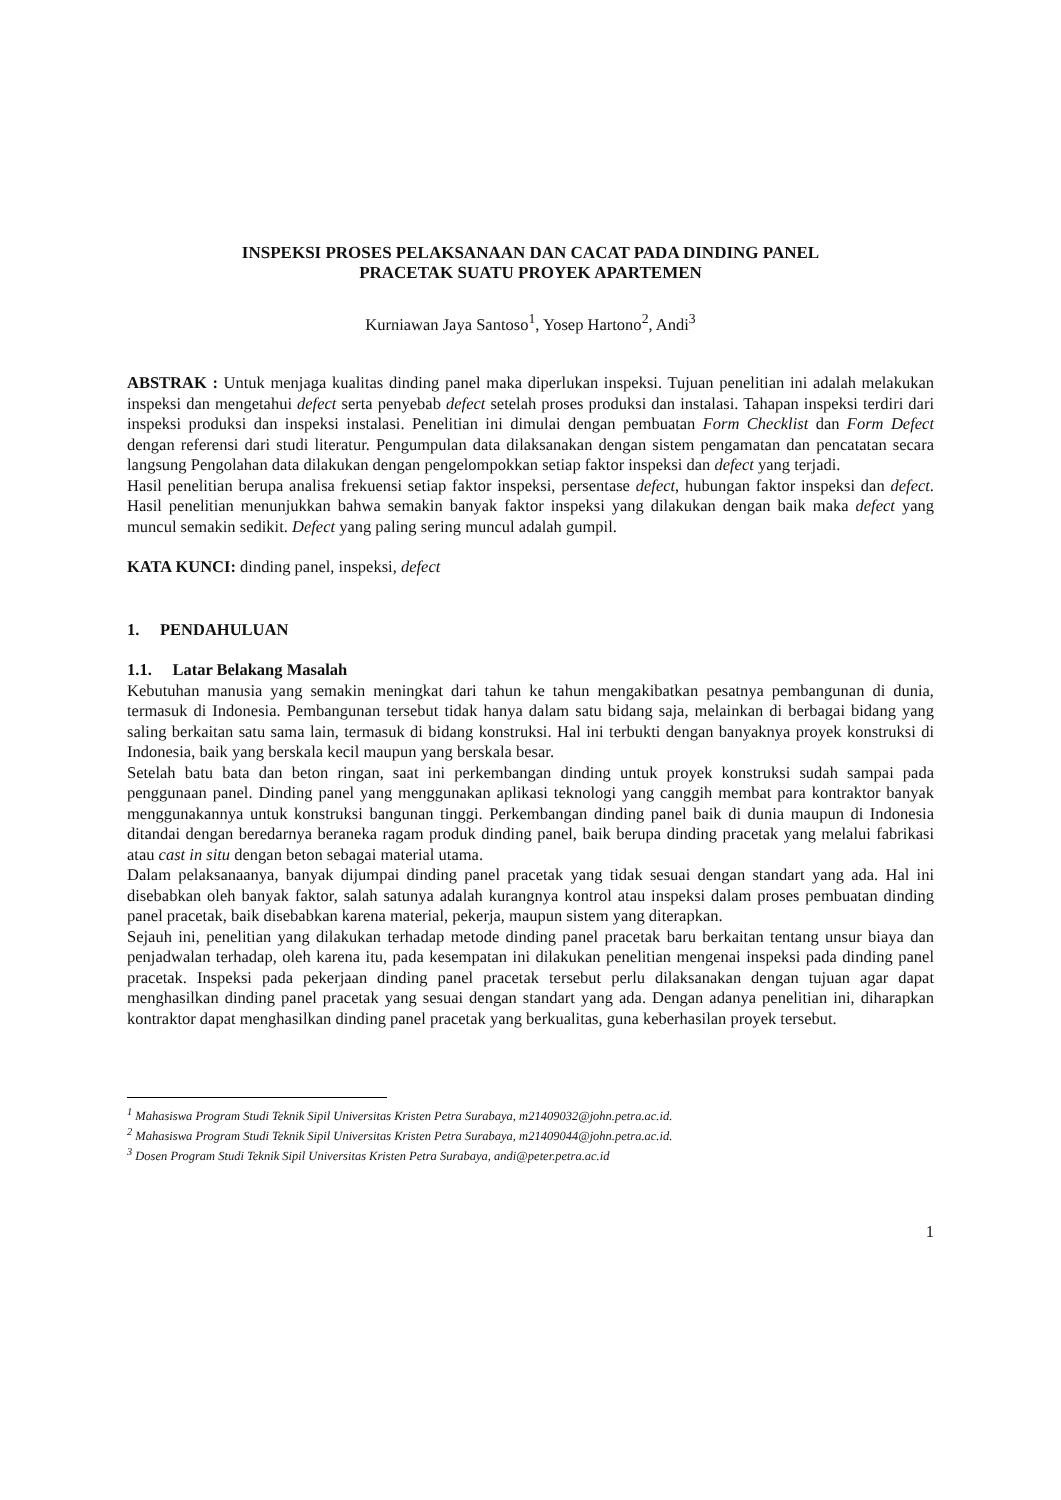INSPEKSI PROSES PELAKSANAAN DAN CACAT PADA DINDING PANEL
PRACETAK SUATU PROYEK APARTEMEN
Kurniawan Jaya Santoso<sup>1</sup>, Yosep Hartono<sup>2</sup>, Andi<sup>3</sup>
ABSTRAK : Untuk menjaga kualitas dinding panel maka diperlukan inspeksi. Tujuan penelitian ini adalah melakukan inspeksi dan mengetahui defect serta penyebab defect setelah proses produksi dan instalasi. Tahapan inspeksi terdiri dari inspeksi produksi dan inspeksi instalasi. Penelitian ini dimulai dengan pembuatan Form Checklist dan Form Defect dengan referensi dari studi literatur. Pengumpulan data dilaksanakan dengan sistem pengamatan dan pencatatan secara langsung Pengolahan data dilakukan dengan pengelompokkan setiap faktor inspeksi dan defect yang terjadi.
Hasil penelitian berupa analisa frekuensi setiap faktor inspeksi, persentase defect, hubungan faktor inspeksi dan defect. Hasil penelitian menunjukkan bahwa semakin banyak faktor inspeksi yang dilakukan dengan baik maka defect yang muncul semakin sedikit. Defect yang paling sering muncul adalah gumpil.
KATA KUNCI: dinding panel, inspeksi, defect
1. PENDAHULUAN
1.1. Latar Belakang Masalah
Kebutuhan manusia yang semakin meningkat dari tahun ke tahun mengakibatkan pesatnya pembangunan di dunia, termasuk di Indonesia. Pembangunan tersebut tidak hanya dalam satu bidang saja, melainkan di berbagai bidang yang saling berkaitan satu sama lain, termasuk di bidang konstruksi. Hal ini terbukti dengan banyaknya proyek konstruksi di Indonesia, baik yang berskala kecil maupun yang berskala besar.
Setelah batu bata dan beton ringan, saat ini perkembangan dinding untuk proyek konstruksi sudah sampai pada penggunaan panel. Dinding panel yang menggunakan aplikasi teknologi yang canggih membat para kontraktor banyak menggunakannya untuk konstruksi bangunan tinggi. Perkembangan dinding panel baik di dunia maupun di Indonesia ditandai dengan beredarnya beraneka ragam produk dinding panel, baik berupa dinding pracetak yang melalui fabrikasi atau cast in situ dengan beton sebagai material utama.
Dalam pelaksanaanya, banyak dijumpai dinding panel pracetak yang tidak sesuai dengan standart yang ada. Hal ini disebabkan oleh banyak faktor, salah satunya adalah kurangnya kontrol atau inspeksi dalam proses pembuatan dinding panel pracetak, baik disebabkan karena material, pekerja, maupun sistem yang diterapkan.
Sejauh ini, penelitian yang dilakukan terhadap metode dinding panel pracetak baru berkaitan tentang unsur biaya dan penjadwalan terhadap, oleh karena itu, pada kesempatan ini dilakukan penelitian mengenai inspeksi pada dinding panel pracetak. Inspeksi pada pekerjaan dinding panel pracetak tersebut perlu dilaksanakan dengan tujuan agar dapat menghasilkan dinding panel pracetak yang sesuai dengan standart yang ada. Dengan adanya penelitian ini, diharapkan kontraktor dapat menghasilkan dinding panel pracetak yang berkualitas, guna keberhasilan proyek tersebut.
<sup>1</sup> Mahasiswa Program Studi Teknik Sipil Universitas Kristen Petra Surabaya, m21409032@john.petra.ac.id.
<sup>2</sup> Mahasiswa Program Studi Teknik Sipil Universitas Kristen Petra Surabaya, m21409044@john.petra.ac.id.
<sup>3</sup> Dosen Program Studi Teknik Sipil Universitas Kristen Petra Surabaya, andi@peter.petra.ac.id
1